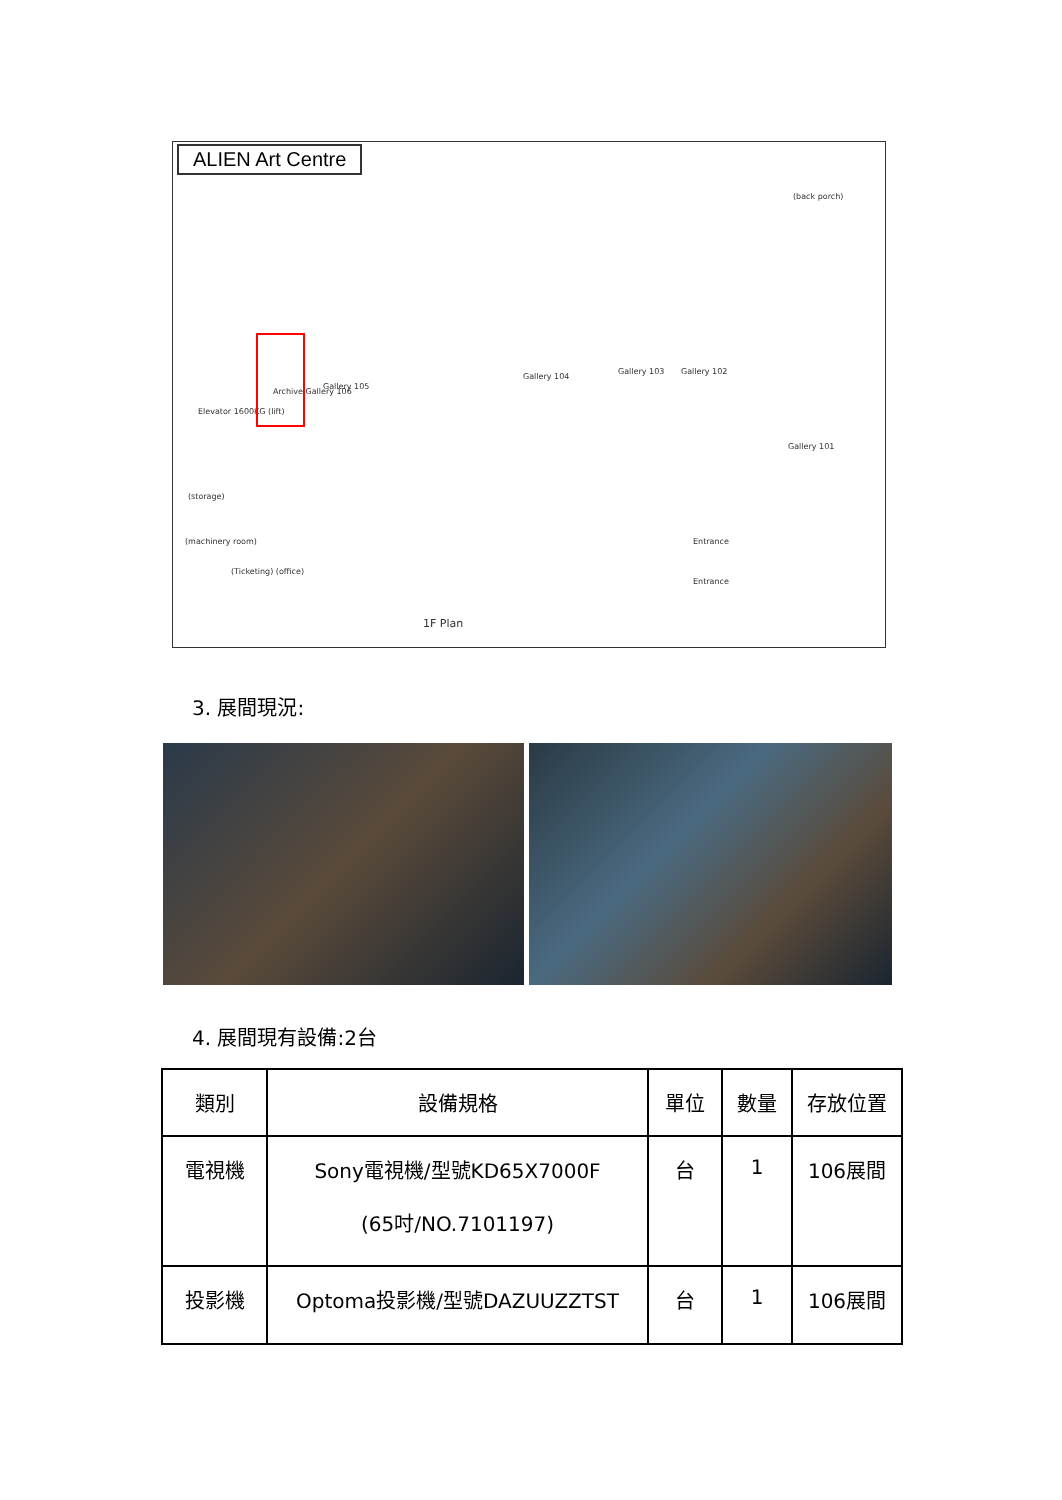ALIEN Art Centre
Gallery 104
Gallery 103 Gallery 102
Gallery 105
Archive Gallery 106
Gallery 101
Elevator 1600KG (lift)
(storage)
(machinery room)
(Ticketing) (office)
Entrance
Entrance
(back porch)
1F Plan
3. 展間現況:
4. 展間現有設備:2台
| 類別 | 設備規格 | 單位 | 數量 | 存放位置 |
| --- | --- | --- | --- | --- |
| 電視機 | Sony電視機/型號KD65X7000F (65吋/NO.7101197) | 台 | 1 | 106展間 |
| 投影機 | Optoma投影機/型號DAZUUZZTST | 台 | 1 | 106展間 |